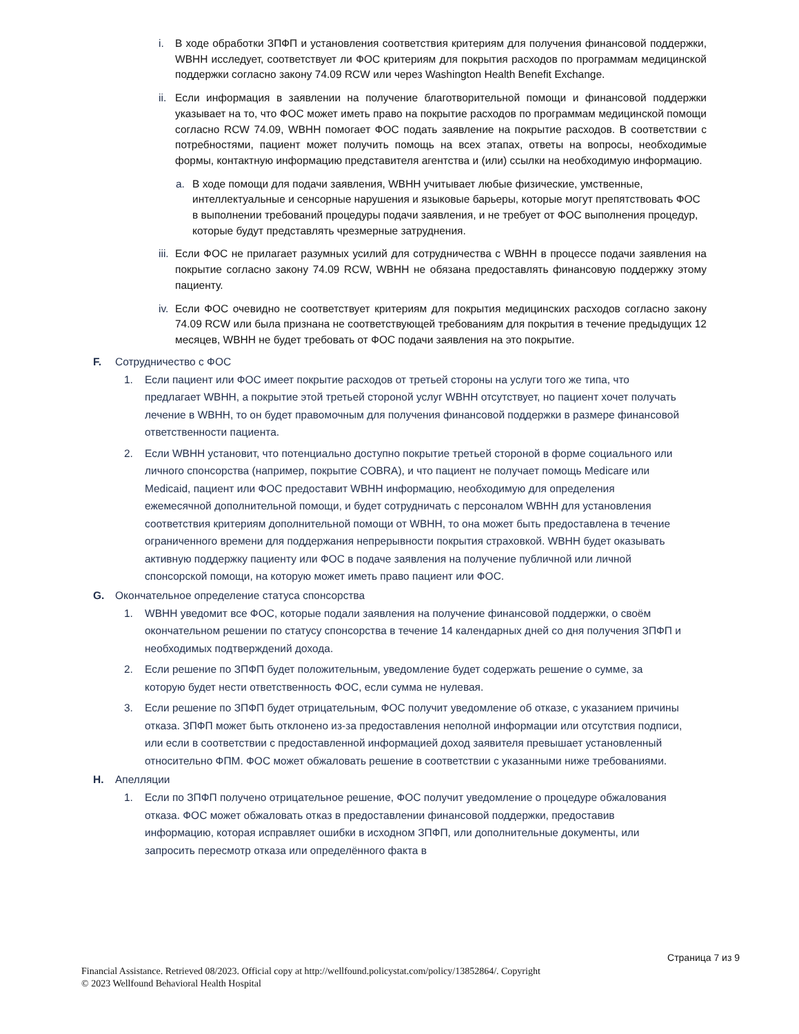i. В ходе обработки ЗПФП и установления соответствия критериям для получения финансовой поддержки, WBHH исследует, соответствует ли ФОС критериям для покрытия расходов по программам медицинской поддержки согласно закону 74.09 RCW или через Washington Health Benefit Exchange.
ii. Если информация в заявлении на получение благотворительной помощи и финансовой поддержки указывает на то, что ФОС может иметь право на покрытие расходов по программам медицинской помощи согласно RCW 74.09, WBHH помогает ФОС подать заявление на покрытие расходов. В соответствии с потребностями, пациент может получить помощь на всех этапах, ответы на вопросы, необходимые формы, контактную информацию представителя агентства и (или) ссылки на необходимую информацию.
a. В ходе помощи для подачи заявления, WBHH учитывает любые физические, умственные, интеллектуальные и сенсорные нарушения и языковые барьеры, которые могут препятствовать ФОС в выполнении требований процедуры подачи заявления, и не требует от ФОС выполнения процедур, которые будут представлять чрезмерные затруднения.
iii. Если ФОС не прилагает разумных усилий для сотрудничества с WBHH в процессе подачи заявления на покрытие согласно закону 74.09 RCW, WBHH не обязана предоставлять финансовую поддержку этому пациенту.
iv. Если ФОС очевидно не соответствует критериям для покрытия медицинских расходов согласно закону 74.09 RCW или была признана не соответствующей требованиям для покрытия в течение предыдущих 12 месяцев, WBHH не будет требовать от ФОС подачи заявления на это покрытие.
F. Сотрудничество с ФОС
1. Если пациент или ФОС имеет покрытие расходов от третьей стороны на услуги того же типа, что предлагает WBHH, а покрытие этой третьей стороной услуг WBHH отсутствует, но пациент хочет получать лечение в WBHH, то он будет правомочным для получения финансовой поддержки в размере финансовой ответственности пациента.
2. Если WBHH установит, что потенциально доступно покрытие третьей стороной в форме социального или личного спонсорства (например, покрытие COBRA), и что пациент не получает помощь Medicare или Medicaid, пациент или ФОС предоставит WBHH информацию, необходимую для определения ежемесячной дополнительной помощи, и будет сотрудничать с персоналом WBHH для установления соответствия критериям дополнительной помощи от WBHH, то она может быть предоставлена в течение ограниченного времени для поддержания непрерывности покрытия страховкой. WBHH будет оказывать активную поддержку пациенту или ФОС в подаче заявления на получение публичной или личной спонсорской помощи, на которую может иметь право пациент или ФОС.
G. Окончательное определение статуса спонсорства
1. WBHH уведомит все ФОС, которые подали заявления на получение финансовой поддержки, о своём окончательном решении по статусу спонсорства в течение 14 календарных дней со дня получения ЗПФП и необходимых подтверждений дохода.
2. Если решение по ЗПФП будет положительным, уведомление будет содержать решение о сумме, за которую будет нести ответственность ФОС, если сумма не нулевая.
3. Если решение по ЗПФП будет отрицательным, ФОС получит уведомление об отказе, с указанием причины отказа. ЗПФП может быть отклонено из-за предоставления неполной информации или отсутствия подписи, или если в соответствии с предоставленной информацией доход заявителя превышает установленный относительно ФПМ. ФОС может обжаловать решение в соответствии с указанными ниже требованиями.
H. Апелляции
1. Если по ЗПФП получено отрицательное решение, ФОС получит уведомление о процедуре обжалования отказа. ФОС может обжаловать отказ в предоставлении финансовой поддержки, предоставив информацию, которая исправляет ошибки в исходном ЗПФП, или дополнительные документы, или запросить пересмотр отказа или определённого факта в
Страница 7 из 9
Financial Assistance. Retrieved 08/2023. Official copy at http://wellfound.policystat.com/policy/13852864/. Copyright
© 2023 Wellfound Behavioral Health Hospital